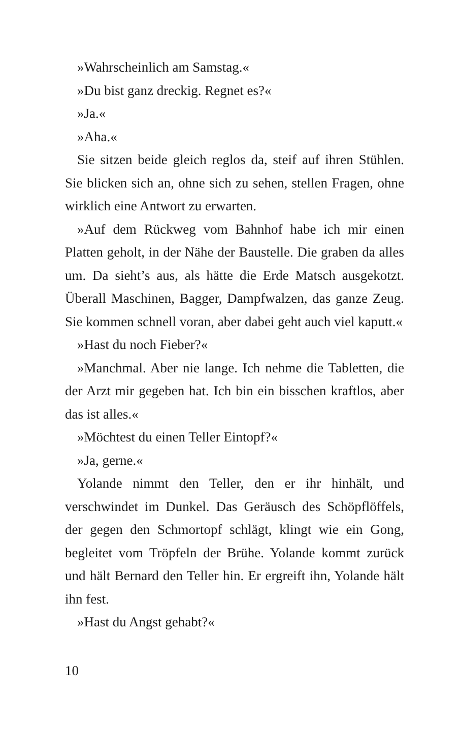»Wahrscheinlich am Samstag.«
»Du bist ganz dreckig. Regnet es?«
»Ja.«
»Aha.«
Sie sitzen beide gleich reglos da, steif auf ihren Stühlen. Sie blicken sich an, ohne sich zu sehen, stellen Fragen, ohne wirklich eine Antwort zu erwarten.
»Auf dem Rückweg vom Bahnhof habe ich mir einen Platten geholt, in der Nähe der Baustelle. Die graben da alles um. Da sieht’s aus, als hätte die Erde Matsch ausgekotzt. Überall Maschinen, Bagger, Dampfwalzen, das ganze Zeug. Sie kommen schnell voran, aber dabei geht auch viel kaputt.«
»Hast du noch Fieber?«
»Manchmal. Aber nie lange. Ich nehme die Tabletten, die der Arzt mir gegeben hat. Ich bin ein bisschen kraftlos, aber das ist alles.«
»Möchtest du einen Teller Eintopf?«
»Ja, gerne.«
Yolande nimmt den Teller, den er ihr hinhält, und verschwindet im Dunkel. Das Geräusch des Schöpflöffels, der gegen den Schmortopf schlägt, klingt wie ein Gong, begleitet vom Tröpfeln der Brühe. Yolande kommt zurück und hält Bernard den Teller hin. Er ergreift ihn, Yolande hält ihn fest.
»Hast du Angst gehabt?«
10